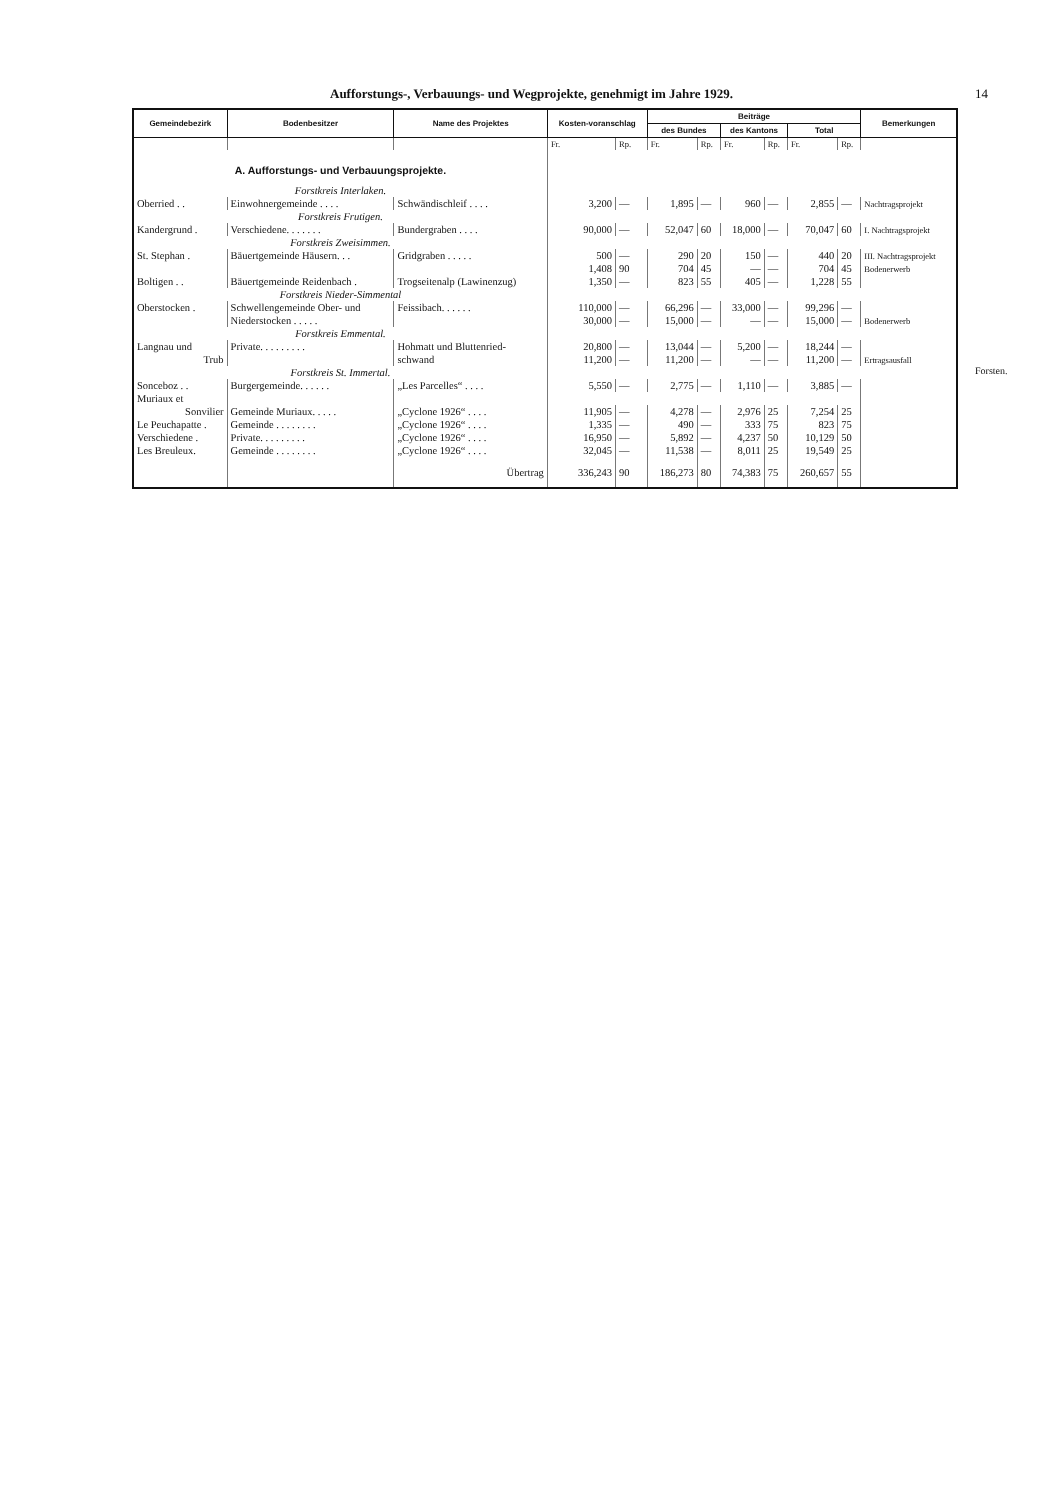Aufforstungs-, Verbauungs- und Wegprojekte, genehmigt im Jahre 1929.
14
| Gemeindebezirk | Bodenbesitzer | Name des Projektes | Kosten-voranschlag | | Beiträge | | | | | | Bemerkungen |
| --- | --- | --- | --- | --- | --- | --- | --- | --- | --- | --- | --- |
| | | | | | des Bundes | | des Kantons | | Total | | |
| | | | Fr. | Rp. | Fr. | Rp. | Fr. | Rp. | Fr. | Rp. | |
| A. Aufforstungs- und Verbauungsprojekte. | | | | | | | | | | | |
| Forstkreis Interlaken. | | | | | | | | | | | |
| Oberried . . | Einwohnergemeinde . . . . | Schwändischleif . . . . | 3,200 | — | 1,895 | — | 960 | — | 2,855 | — | Nachtragsprojekt |
| Forstkreis Frutigen. | | | | | | | | | | | |
| Kandergrund . | Verschiedene. . . . . . . | Bundergraben . . . . | 90,000 | — | 52,047 | 60 | 18,000 | — | 70,047 | 60 | I. Nachtragsprojekt |
| Forstkreis Zweisimmen. | | | | | | | | | | | |
| St. Stephan . | Bäuertgemeinde Häusern. . . | Gridgraben . . . . . | 500 | — | 290 | 20 | 150 | — | 440 | 20 | III. Nachtragsprojekt |
| | | | 1,408 | 90 | 704 | 45 | — | — | 704 | 45 | Bodenerwerb |
| Boltigen . . | Bäuertgemeinde Reidenbach . | Trogseitenalp (Lawinenzug) | 1,350 | — | 823 | 55 | 405 | — | 1,228 | 55 | |
| Forstkreis Nieder-Simmental | | | | | | | | | | | |
| Oberstocken . | Schwellengemeinde Ober- und | Feissibach. . . . . . | 110,000 | — | 66,296 | — | 33,000 | — | 99,296 | — | |
| | Niederstocken . . . . . | | 30,000 | — | 15,000 | — | — | — | 15,000 | — | Bodenerwerb |
| Forstkreis Emmental. | | | | | | | | | | | |
| Langnau und | Private. . . . . . . . . | Hohmatt und Bluttenried- | 20,800 | — | 13,044 | — | 5,200 | — | 18,244 | — | |
| Trub | | schwand | 11,200 | — | 11,200 | — | — | — | 11,200 | — | Ertragsausfall |
| Forstkreis St. Immertal. | | | | | | | | | | | |
| Sonceboz . . | Burgergemeinde. . . . . . | „Les Parcelles“ . . . . | 5,550 | — | 2,775 | — | 1,110 | — | 3,885 | — | |
| Muriaux et | | | | | | | | | | | |
| Sonvilier | Gemeinde Muriaux. . . . . | „Cyclone 1926“ . . . . | 11,905 | — | 4,278 | — | 2,976 | 25 | 7,254 | 25 | |
| Le Peuchapatte . | Gemeinde . . . . . . . . | „Cyclone 1926“ . . . . | 1,335 | — | 490 | — | 333 | 75 | 823 | 75 | |
| Verschiedene . | Private. . . . . . . . . | „Cyclone 1926“ . . . . | 16,950 | — | 5,892 | — | 4,237 | 50 | 10,129 | 50 | |
| Les Breuleux. | Gemeinde . . . . . . . . | „Cyclone 1926“ . . . . | 32,045 | — | 11,538 | — | 8,011 | 25 | 19,549 | 25 | |
| | | Übertrag | 336,243 | 90 | 186,273 | 80 | 74,383 | 75 | 260,657 | 55 | |
Forsten.